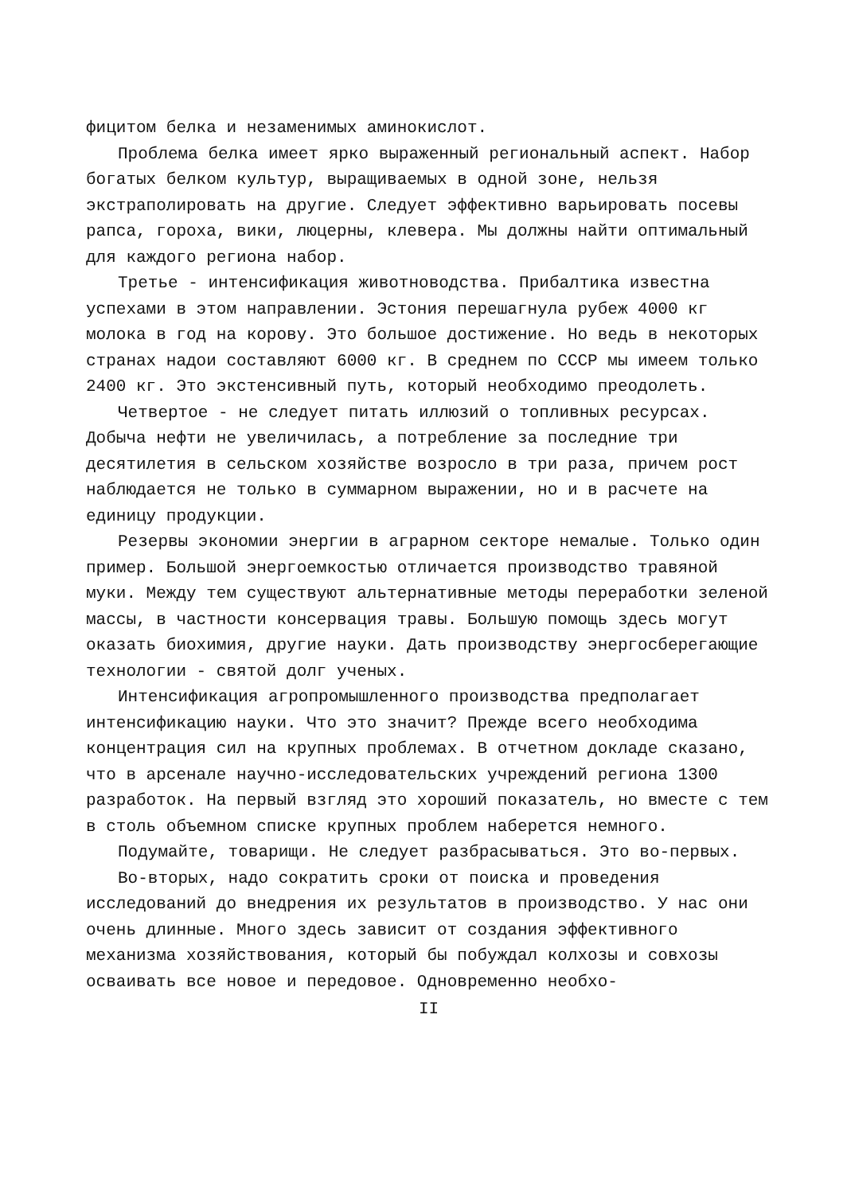фицитом белка и незаменимых аминокислот.
Проблема белка имеет ярко выраженный региональный аспект. Набор богатых белком культур, выращиваемых в одной зоне, нельзя экстраполировать на другие. Следует эффективно варьировать посевы рапса, гороха, вики, люцерны, клевера. Мы должны найти оптимальный для каждого региона набор.
Третье - интенсификация животноводства. Прибалтика известна успехами в этом направлении. Эстония перешагнула рубеж 4000 кг молока в год на корову. Это большое достижение. Но ведь в некоторых странах надои составляют 6000 кг. В среднем по СССР мы имеем только 2400 кг. Это экстенсивный путь, который необходимо преодолеть.
Четвертое - не следует питать иллюзий о топливных ресурсах. Добыча нефти не увеличилась, а потребление за последние три десятилетия в сельском хозяйстве возросло в три раза, причем рост наблюдается не только в суммарном выражении, но и в расчете на единицу продукции.
Резервы экономии энергии в аграрном секторе немалые. Только один пример. Большой энергоемкостью отличается производство травяной муки. Между тем существуют альтернативные методы переработки зеленой массы, в частности консервация травы. Большую помощь здесь могут оказать биохимия, другие науки. Дать производству энергосберегающие технологии - святой долг ученых.
Интенсификация агропромышленного производства предполагает интенсификацию науки. Что это значит? Прежде всего необходима концентрация сил на крупных проблемах. В отчетном докладе сказано, что в арсенале научно-исследовательских учреждений региона 1300 разработок. На первый взгляд это хороший показатель, но вместе с тем в столь объемном списке крупных проблем наберется немного.
Подумайте, товарищи. Не следует разбрасываться. Это во-первых.
Во-вторых, надо сократить сроки от поиска и проведения исследований до внедрения их результатов в производство. У нас они очень длинные. Много здесь зависит от создания эффективного механизма хозяйствования, который бы побуждал колхозы и совхозы осваивать все новое и передовое. Одновременно необхо-
II